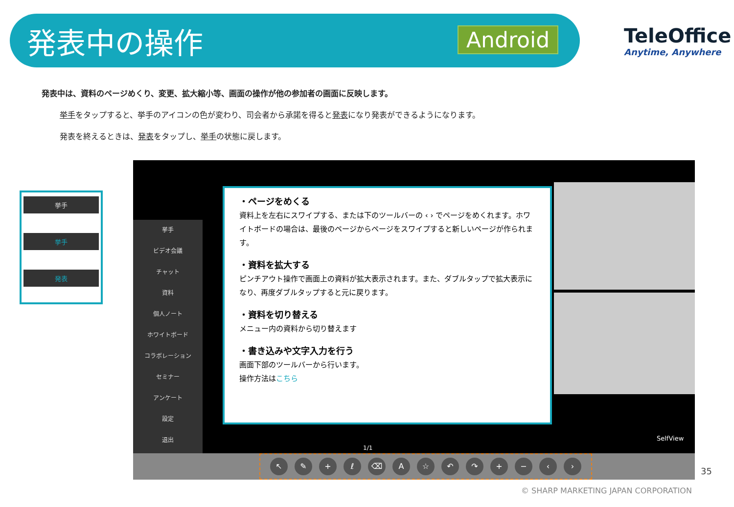発表中の操作 Android TeleOffice
Anytime, Anywhere
発表中は、資料のページめくり、変更、拡大縮小等、画面の操作が他の参加者の画面に反映します。
挙手をタップすると、挙手のアイコンの色が変わり、司会者から承諾を得ると発表になり発表ができるようになります。
発表を終えるときは、発表をタップし、挙手の状態に戻します。
挙手
ビデオ会議
チャット
資料
個人ノート
ホワイトボード
コラボレーション
セミナー
アンケート
設定
退出
↖ ✎ + ℓ ⌫ A ☆ ↶ ↷ + − ‹ ›
1/1
SelfView
・ページをめくる
資料上を左右にスワイプする、または下のツールバーの ‹ › でページをめくれます。ホワイトボードの場合は、最後のページからページをスワイプすると新しいページが作られます。
・資料を拡大する
ピンチアウト操作で画面上の資料が拡大表示されます。また、ダブルタップで拡大表示になり、再度ダブルタップすると元に戻ります。
・資料を切り替える
メニュー内の資料から切り替えます
・書き込みや文字入力を行う
画面下部のツールバーから行います。
操作方法はこちら
挙手
挙手
発表
35
© SHARP MARKETING JAPAN CORPORATION